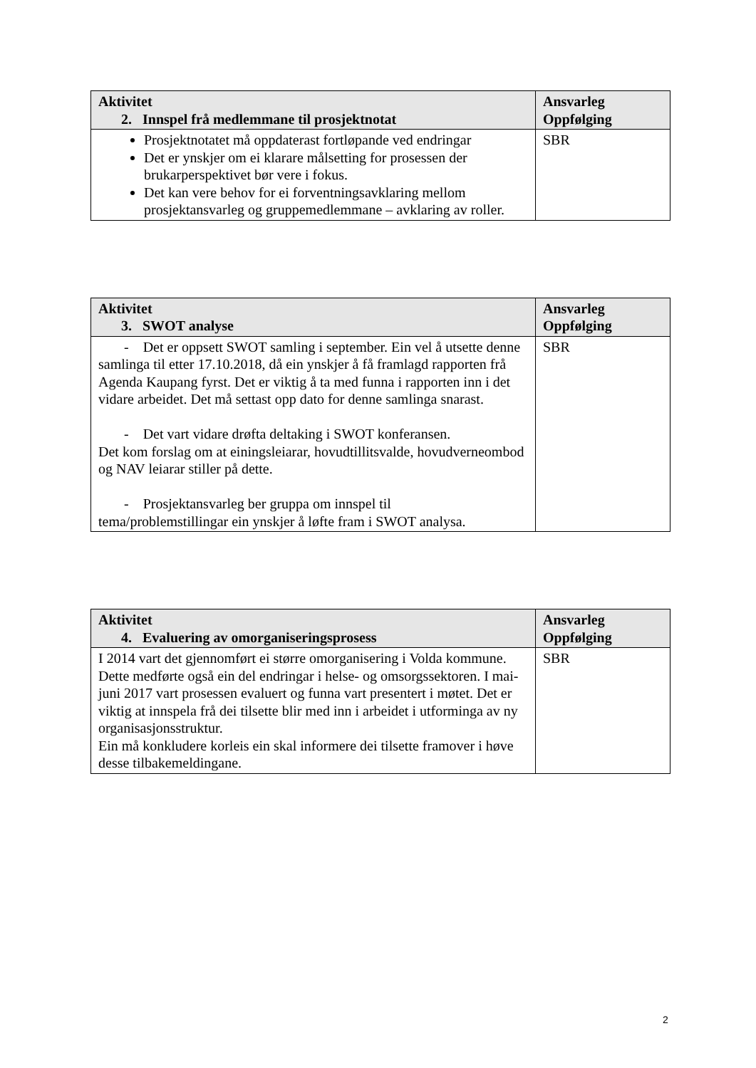| Aktivitet 2. Innspel frå medlemmane til prosjektnotat | Ansvarleg Oppfølging |
| --- | --- |
| Prosjektnotatet må oppdaterast fortløpande ved endringar Det er ynskjer om ei klarare målsetting for prosessen der brukarperspektivet bør vere i fokus. Det kan vere behov for ei forventningsavklaring mellom prosjektansvarleg og gruppemedlemmane – avklaring av roller. | SBR |
| Aktivitet 3. SWOT analyse | Ansvarleg Oppfølging |
| --- | --- |
| - Det er oppsett SWOT samling i september. Ein vel å utsette denne samlinga til etter 17.10.2018, då ein ynskjer å få framlagd rapporten frå Agenda Kaupang fyrst. Det er viktig å ta med funna i rapporten inn i det vidare arbeidet. Det må settast opp dato for denne samlinga snarast. - Det vart vidare drøfta deltaking i SWOT konferansen. Det kom forslag om at einingsleiarar, hovudtillitsvalde, hovudverneombod og NAV leiarar stiller på dette. - Prosjektansvarleg ber gruppa om innspel til tema/problemstillingar ein ynskjer å løfte fram i SWOT analysa. | SBR |
| Aktivitet 4. Evaluering av omorganiseringsprosess | Ansvarleg Oppfølging |
| --- | --- |
| I 2014 vart det gjennomført ei større omorganisering i Volda kommune. Dette medførte også ein del endringar i helse- og omsorgssektoren. I mai-juni 2017 vart prosessen evaluert og funna vart presentert i møtet. Det er viktig at innspela frå dei tilsette blir med inn i arbeidet i utforminga av ny organisasjonsstruktur. Ein må konkludere korleis ein skal informere dei tilsette framover i høve desse tilbakemeldingane. | SBR |
2